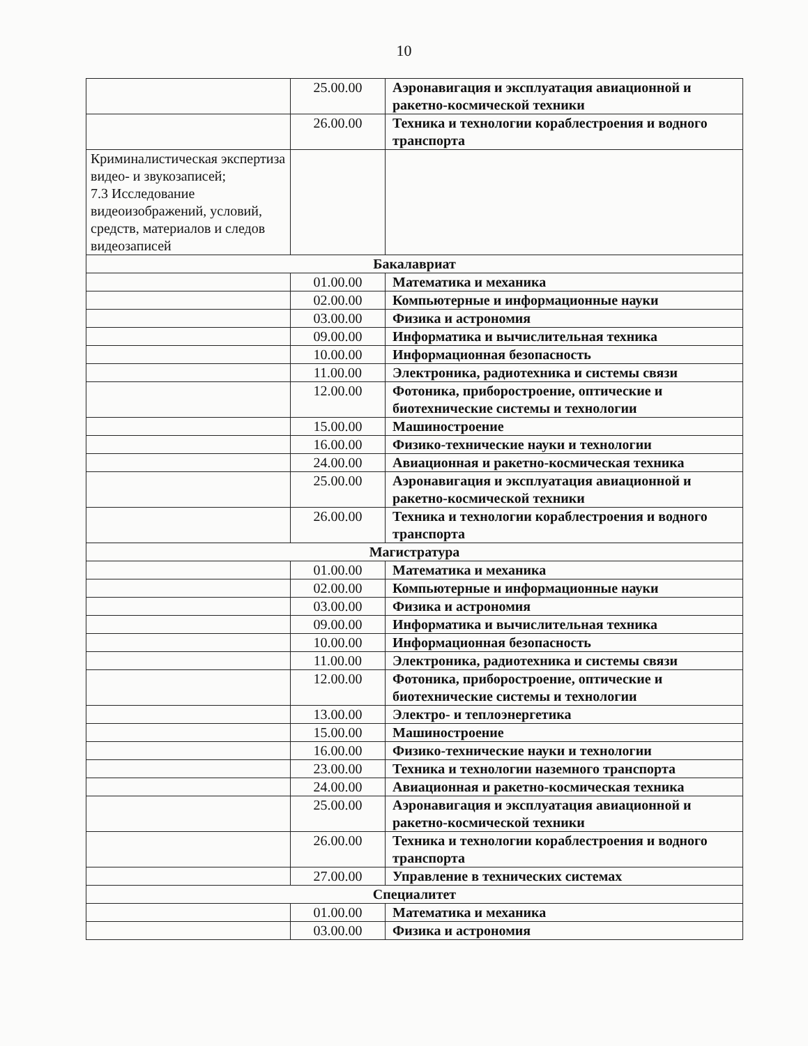10
| | 25.00.00 | Аэронавигация и эксплуатация авиационной и ракетно-космической техники |
| | 26.00.00 | Техника и технологии кораблестроения и водного транспорта |
| Криминалистическая экспертиза видео- и звукозаписей; 7.3 Исследование видеоизображений, условий, средств, материалов и следов видеозаписей | | |
| Бакалавриат | | |
| | 01.00.00 | Математика и механика |
| | 02.00.00 | Компьютерные и информационные науки |
| | 03.00.00 | Физика и астрономия |
| | 09.00.00 | Информатика и вычислительная техника |
| | 10.00.00 | Информационная безопасность |
| | 11.00.00 | Электроника, радиотехника и системы связи |
| | 12.00.00 | Фотоника, приборостроение, оптические и биотехнические системы и технологии |
| | 15.00.00 | Машиностроение |
| | 16.00.00 | Физико-технические науки и технологии |
| | 24.00.00 | Авиационная и ракетно-космическая техника |
| | 25.00.00 | Аэронавигация и эксплуатация авиационной и ракетно-космической техники |
| | 26.00.00 | Техника и технологии кораблестроения и водного транспорта |
| Магистратура | | |
| | 01.00.00 | Математика и механика |
| | 02.00.00 | Компьютерные и информационные науки |
| | 03.00.00 | Физика и астрономия |
| | 09.00.00 | Информатика и вычислительная техника |
| | 10.00.00 | Информационная безопасность |
| | 11.00.00 | Электроника, радиотехника и системы связи |
| | 12.00.00 | Фотоника, приборостроение, оптические и биотехнические системы и технологии |
| | 13.00.00 | Электро- и теплоэнергетика |
| | 15.00.00 | Машиностроение |
| | 16.00.00 | Физико-технические науки и технологии |
| | 23.00.00 | Техника и технологии наземного транспорта |
| | 24.00.00 | Авиационная и ракетно-космическая техника |
| | 25.00.00 | Аэронавигация и эксплуатация авиационной и ракетно-космической техники |
| | 26.00.00 | Техника и технологии кораблестроения и водного транспорта |
| | 27.00.00 | Управление в технических системах |
| Специалитет | | |
| | 01.00.00 | Математика и механика |
| | 03.00.00 | Физика и астрономия |